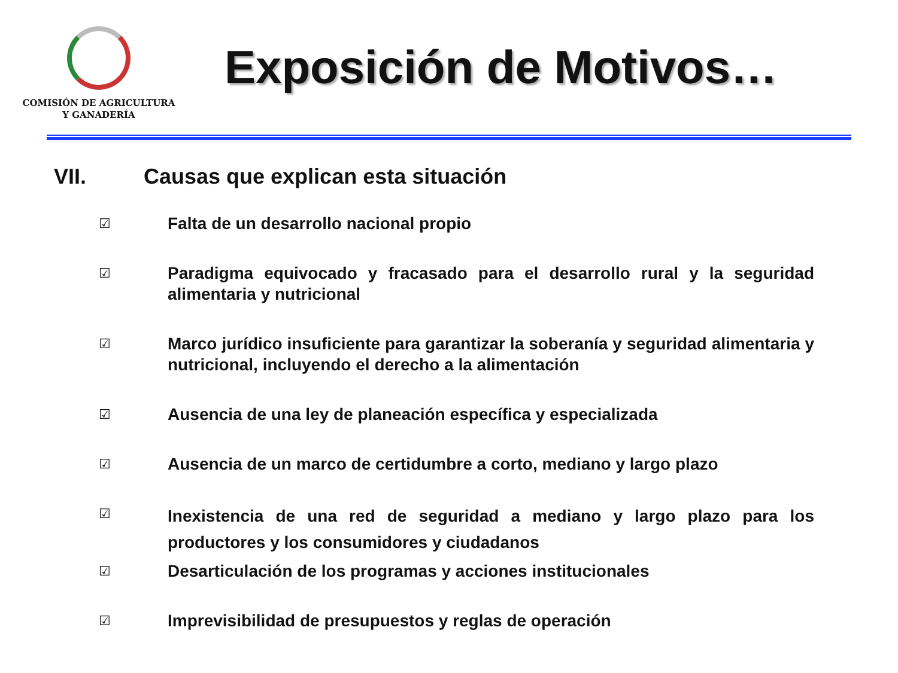COMISIÓN DE AGRICULTURA
Y GANADERÍA
Exposición de Motivos…
VII. Causas que explican esta situación
☑
Falta de un desarrollo nacional propio
☑
Paradigma equivocado y fracasado para el desarrollo rural y la seguridad alimentaria y nutricional
☑
Marco jurídico insuficiente para garantizar la soberanía y seguridad alimentaria y nutricional, incluyendo el derecho a la alimentación
☑
Ausencia de una ley de planeación específica y especializada
☑
Ausencia de un marco de certidumbre a corto, mediano y largo plazo
☑
Inexistencia de una red de seguridad a mediano y largo plazo para los productores y los consumidores y ciudadanos
☑
Desarticulación de los programas y acciones institucionales
☑
Imprevisibilidad de presupuestos y reglas de operación